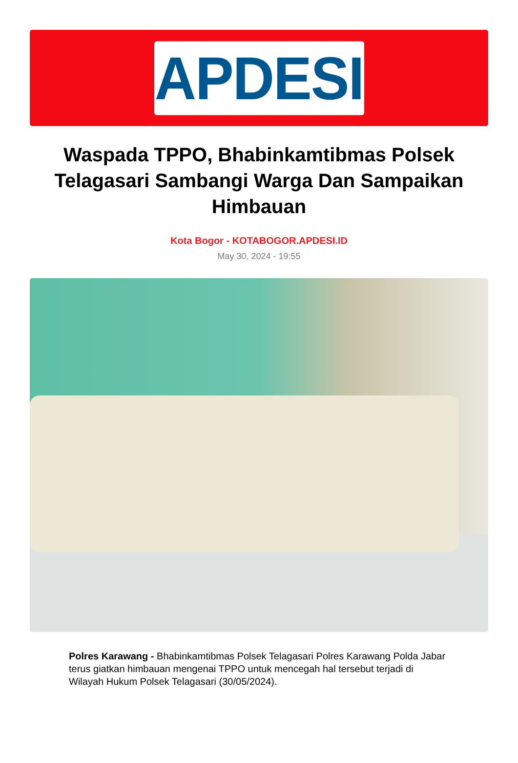APDESI
Waspada TPPO, Bhabinkamtibmas Polsek Telagasari Sambangi Warga Dan Sampaikan Himbauan
Kota Bogor - KOTABOGOR.APDESI.ID
May 30, 2024 - 19:55
Polres Karawang - Bhabinkamtibmas Polsek Telagasari Polres Karawang Polda Jabar terus giatkan himbauan mengenai TPPO untuk mencegah hal tersebut terjadi di Wilayah Hukum Polsek Telagasari (30/05/2024).